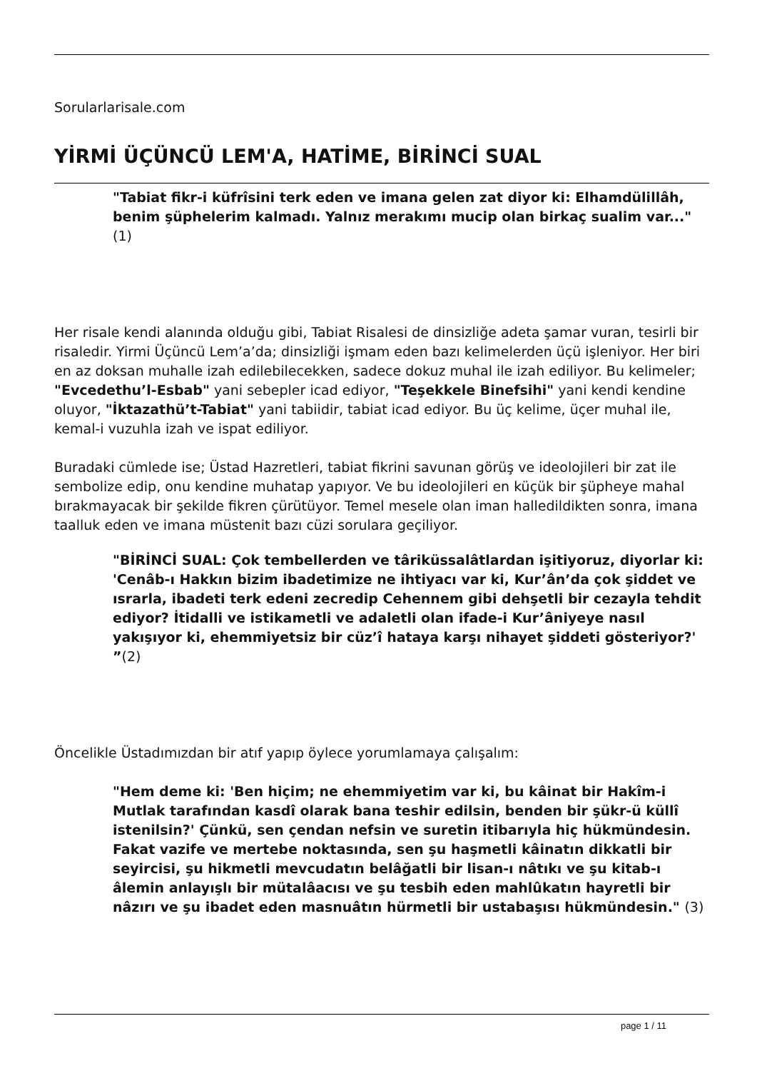Sorularlarisale.com
YİRMİ ÜÇÜNCÜ LEM'A, HATİME, BİRİNCİ SUAL
"Tabiat fikr-i küfrîsini terk eden ve imana gelen zat diyor ki: Elhamdülillâh, benim şüphelerim kalmadı. Yalnız merakımı mucip olan birkaç sualim var..."(1)
Her risale kendi alanında olduğu gibi, Tabiat Risalesi de dinsizliğe adeta şamar vuran, tesirli bir risaledir. Yirmi Üçüncü Lem’a’da; dinsizliği işmam eden bazı kelimelerden üçü işleniyor. Her biri en az doksan muhalle izah edilebilecekken, sadece dokuz muhal ile izah ediliyor. Bu kelimeler; "Evcedethu’l-Esbab" yani sebepler icad ediyor, "Teşekkele Binefsihi" yani kendi kendine oluyor, "İktazathü’t-Tabiat" yani tabiidir, tabiat icad ediyor. Bu üç kelime, üçer muhal ile, kemal-i vuzuhla izah ve ispat ediliyor.
Buradaki cümlede ise; Üstad Hazretleri, tabiat fikrini savunan görüş ve ideolojileri bir zat ile sembolize edip, onu kendine muhatap yapıyor. Ve bu ideolojileri en küçük bir şüpheye mahal bırakmayacak bir şekilde fikren çürütüyor. Temel mesele olan iman halledildikten sonra, imana taalluk eden ve imana müstenit bazı cüzi sorulara geçiliyor.
"BİRİNCİ SUAL: Çok tembellerden ve târiküssalâtlardan işitiyoruz, diyorlar ki: 'Cenâb-ı Hakkın bizim ibadetimize ne ihtiyacı var ki, Kur’ân’da çok şiddet ve ısrarla, ibadeti terk edeni zecredip Cehennem gibi dehşetli bir cezayla tehdit ediyor? İtidalli ve istikametli ve adaletli olan ifade-i Kur’âniyeye nasıl yakışıyor ki, ehemmiyetsiz bir cüz’î hataya karşı nihayet şiddeti gösteriyor?' ”(2)
Öncelikle Üstadımızdan bir atıf yapıp öylece yorumlamaya çalışalım:
"Hem deme ki: 'Ben hiçim; ne ehemmiyetim var ki, bu kâinat bir Hakîm-i Mutlak tarafından kasdî olarak bana teshir edilsin, benden bir şükr-ü küllî istenilsin?' Çünkü, sen çendan nefsin ve suretin itibarıyla hiç hükmündesin. Fakat vazife ve mertebe noktasında, sen şu haşmetli kâinatın dikkatli bir seyircisi, şu hikmetli mevcudatın belâğatli bir lisan-ı nâtıkı ve şu kitab-ı âlemin anlayışlı bir mütalâacısı ve şu tesbih eden mahlûkatın hayretli bir nâzırı ve şu ibadet eden masnuâtın hürmetli bir ustabaşısı hükmündesin." (3)
page 1 / 11